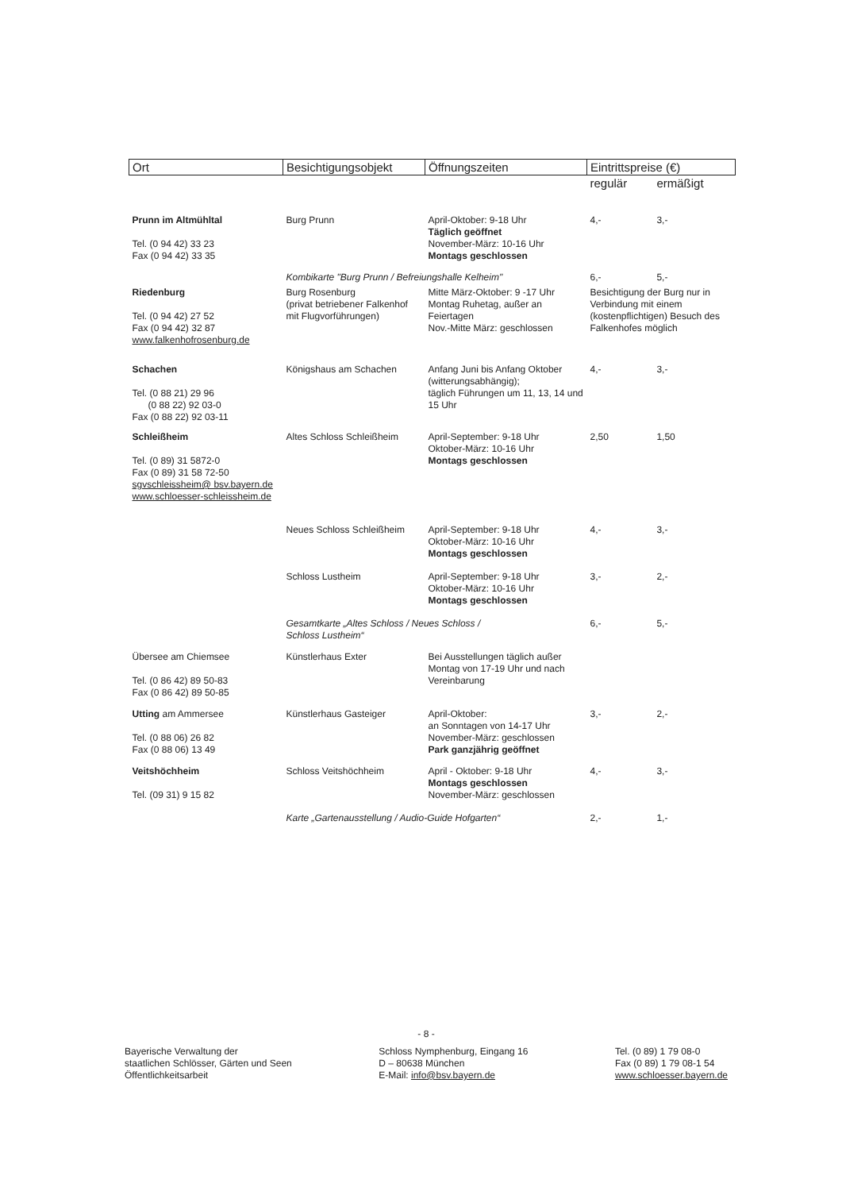| Ort | Besichtigungsobjekt | Öffnungszeiten | Eintrittspreise (€) | |
| --- | --- | --- | --- | --- |
| | | | regulär | ermäßigt |
| Prunn im Altmühltal Tel. (0 94 42) 33 23 Fax (0 94 42) 33 35 | Burg Prunn | April-Oktober: 9-18 Uhr Täglich geöffnet November-März: 10-16 Uhr Montags geschlossen | 4,- | 3,- |
| | Kombikarte "Burg Prunn / Befreiungshalle Kelheim" | | 6,- | 5,- |
| Riedenburg Tel. (0 94 42) 27 52 Fax (0 94 42) 32 87 www.falkenhofrosenburg.de | Burg Rosenburg (privat betriebener Falkenhof mit Flugvorführungen) | Mitte März-Oktober: 9 -17 Uhr Montag Ruhetag, außer an Feiertagen Nov.-Mitte März: geschlossen | Besichtigung der Burg nur in Verbindung mit einem (kostenpflichtigen) Besuch des Falkenhofes möglich | |
| Schachen Tel. (0 88 21) 29 96 (0 88 22) 92 03-0 Fax (0 88 22) 92 03-11 | Königshaus am Schachen | Anfang Juni bis Anfang Oktober (witterungsabhängig); täglich Führungen um 11, 13, 14 und 15 Uhr | 4,- | 3,- |
| Schleißheim Tel. (0 89) 31 5872-0 Fax (0 89) 31 58 72-50 sgvschleissheim@ bsv.bayern.de www.schloesser-schleissheim.de | Altes Schloss Schleißheim | April-September: 9-18 Uhr Oktober-März: 10-16 Uhr Montags geschlossen | 2,50 | 1,50 |
| | Neues Schloss Schleißheim | April-September: 9-18 Uhr Oktober-März: 10-16 Uhr Montags geschlossen | 4,- | 3,- |
| | Schloss Lustheim | April-September: 9-18 Uhr Oktober-März: 10-16 Uhr Montags geschlossen | 3,- | 2,- |
| | Gesamtkarte „Altes Schloss / Neues Schloss / Schloss Lustheim“ | | 6,- | 5,- |
| Übersee am Chiemsee Tel. (0 86 42) 89 50-83 Fax (0 86 42) 89 50-85 | Künstlerhaus Exter | Bei Ausstellungen täglich außer Montag von 17-19 Uhr und nach Vereinbarung | | |
| Utting am Ammersee Tel. (0 88 06) 26 82 Fax (0 88 06) 13 49 | Künstlerhaus Gasteiger | April-Oktober: an Sonntagen von 14-17 Uhr November-März: geschlossen Park ganzjährig geöffnet | 3,- | 2,- |
| Veitshöchheim Tel. (09 31) 9 15 82 | Schloss Veitshöchheim | April - Oktober: 9-18 Uhr Montags geschlossen November-März: geschlossen | 4,- | 3,- |
| | Karte „Gartenausstellung / Audio-Guide Hofgarten“ | | 2,- | 1,- |
- 8 -
Bayerische Verwaltung der
staatlichen Schlösser, Gärten und Seen
Öffentlichkeitsarbeit
Schloss Nymphenburg, Eingang 16
D – 80638 München
E-Mail: info@bsv.bayern.de
Tel. (0 89) 1 79 08-0
Fax (0 89) 1 79 08-1 54
www.schloesser.bayern.de